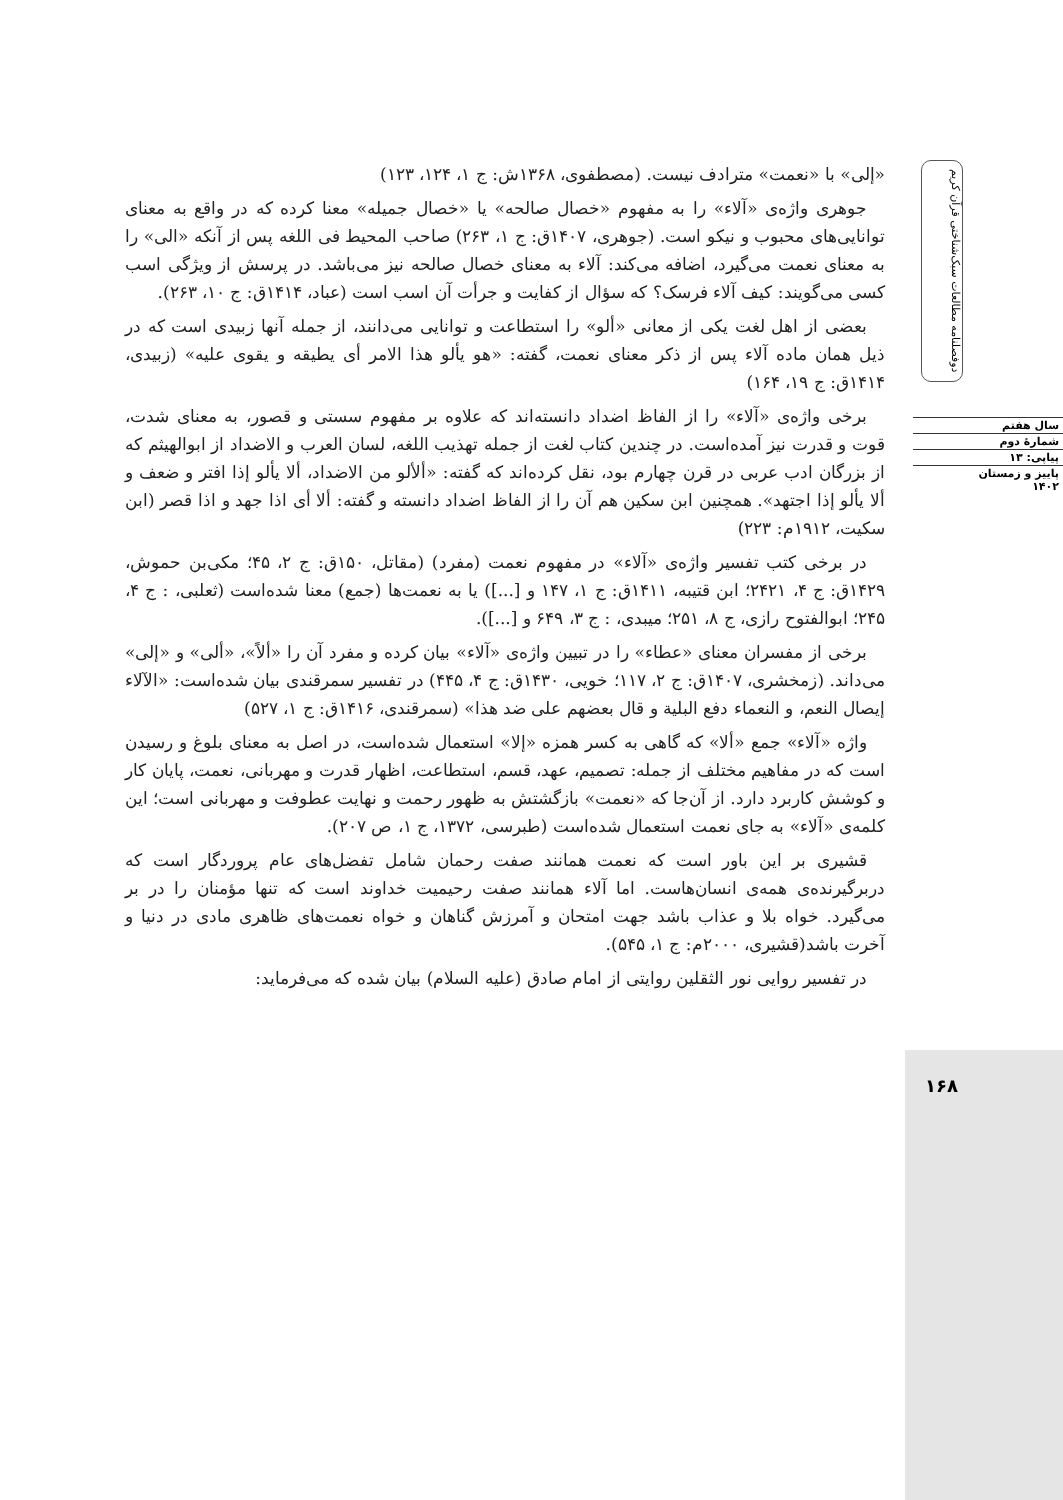«إلى» با «نعمت» مترادف نیست. (مصطفوی، ۱۳۶۸ش: ج ۱، ۱۲۴، ۱۲۳)
جوهری واژه‌ی «آلاء» را به مفهوم «خصال صالحه» یا «خصال جمیله» معنا کرده که در واقع به معنای توانایی‌های محبوب و نیکو است. (جوهری، ۱۴۰۷ق: ج ۱، ۲۶۳) صاحب المحیط فی اللغه پس از آنکه «الی» را به معنای نعمت می‌گیرد، اضافه می‌کند: آلاء به معنای خصال صالحه نیز می‌باشد. در پرسش از ویژگی اسب کسی می‌گویند: کیف آلاء فرسک؟ که سؤال از کفایت و جرأت آن اسب است (عباد، ۱۴۱۴ق: ج ۱۰، ۲۶۳).
بعضی از اهل لغت یکی از معانی «ألو» را استطاعت و توانایی می‌دانند، از جمله آنها زبیدی است که در ذیل همان ماده آلاء پس از ذکر معنای نعمت، گفته: «هو یألو هذا الامر أی یطیقه و یقوی علیه» (زبیدی، ۱۴۱۴ق: ج ۱۹، ۱۶۴)
برخی واژه‌ی «آلاء» را از الفاظ اضداد دانسته‌اند که علاوه بر مفهوم سستی و قصور، به معنای شدت، قوت و قدرت نیز آمده‌است. در چندین کتاب لغت از جمله تهذیب اللغه، لسان العرب و الاضداد از ابوالهیثم که از بزرگان ادب عربی در قرن چهارم بود، نقل کرده‌اند که گفته: «ألألو من الاضداد، ألا یألو إذا افتر و ضعف و ألا یألو إذا اجتهد». همچنین ابن سکین هم آن را از الفاظ اضداد دانسته و گفته: ألا أی اذا جهد و اذا قصر (ابن سکیت، ۱۹۱۲م: ۲۲۳)
در برخی کتب تفسیر واژه‌ی «آلاء» در مفهوم نعمت (مفرد) (مقاتل، ۱۵۰ق: ج ۲، ۴۵؛ مکی‌بن حموش، ۱۴۲۹ق: ج ۴، ۲۴۲۱؛ ابن قتیبه، ۱۴۱۱ق: ج ۱، ۱۴۷ و [...]) یا به نعمت‌ها (جمع) معنا شده‌است (ثعلبی، : ج ۴، ۲۴۵؛ ابوالفتوح رازی، ج ۸، ۲۵۱؛ میبدی، : ج ۳، ۶۴۹ و [...]).
برخی از مفسران معنای «عطاء» را در تبیین واژه‌ی «آلاء» بیان کرده و مفرد آن را «ألاً»، «ألی» و «إلی» می‌داند. (زمخشری، ۱۴۰۷ق: ج ۲، ۱۱۷؛ خویی، ۱۴۳۰ق: ج ۴، ۴۴۵) در تفسیر سمرقندی بیان شده‌است: «الآلاء إیصال النعم، و النعماء دفع البلیة و قال بعضهم علی ضد هذا» (سمرقندی، ۱۴۱۶ق: ج ۱، ۵۲۷)
واژه «آلاء» جمع «ألا» که گاهی به کسر همزه «إلا» استعمال شده‌است، در اصل به معنای بلوغ و رسیدن است که در مفاهیم مختلف از جمله: تصمیم، عهد، قسم، استطاعت، اظهار قدرت و مهربانی، نعمت، پایان کار و کوشش کاربرد دارد. از آن‌جا که «نعمت» بازگشتش به ظهور رحمت و نهایت عطوفت و مهربانی است؛ این کلمه‌ی «آلاء» به جای نعمت استعمال شده‌است (طبرسی، ۱۳۷۲، ج ۱، ص ۲۰۷).
قشیری بر این باور است که نعمت همانند صفت رحمان شامل تفضل‌های عام پروردگار است که دربرگیرنده‌ی همه‌ی انسان‌هاست. اما آلاء همانند صفت رحیمیت خداوند است که تنها مؤمنان را در بر می‌گیرد. خواه بلا و عذاب باشد جهت امتحان و آمرزش گناهان و خواه نعمت‌های ظاهری مادی در دنیا و آخرت باشد(قشیری، ۲۰۰۰م: ج ۱، ۵۴۵).
در تفسیر روایی نور الثقلین روایتی از امام صادق (علیه السلام) بیان شده که می‌فرماید:
دوفصلنامه مطالعات سبک‌شناختی قرآن کریم
سال هفتم
شمارهٔ دوم
پیاپی: ۱۳
پاییز و زمستان
۱۴۰۲
۱۶۸